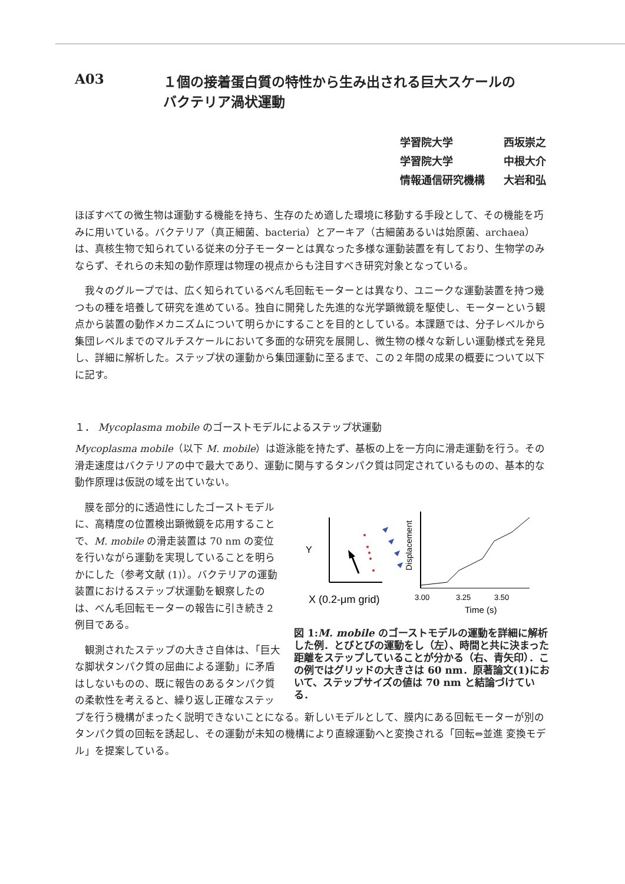A03 １個の接着蛋白質の特性から生み出される巨大スケールの
バクテリア渦状運動
学習院大学 西坂崇之
学習院大学 中根大介
情報通信研究機構 大岩和弘
ほぼすべての微生物は運動する機能を持ち、生存のため適した環境に移動する手段として、その機能を巧みに用いている。バクテリア（真正細菌、bacteria）とアーキア（古細菌あるいは始原菌、archaea）は、真核生物で知られている従来の分子モーターとは異なった多様な運動装置を有しており、生物学のみならず、それらの未知の動作原理は物理の視点からも注目すべき研究対象となっている。
　我々のグループでは、広く知られているべん毛回転モーターとは異なり、ユニークな運動装置を持つ幾つもの種を培養して研究を進めている。独自に開発した先進的な光学顕微鏡を駆使し、モーターという観点から装置の動作メカニズムについて明らかにすることを目的としている。本課題では、分子レベルから集団レベルまでのマルチスケールにおいて多面的な研究を展開し、微生物の様々な新しい運動様式を発見し、詳細に解析した。ステップ状の運動から集団運動に至るまで、この２年間の成果の概要について以下に記す。
１． Mycoplasma mobile のゴーストモデルによるステップ状運動
Mycoplasma mobile（以下 M. mobile）は遊泳能を持たず、基板の上を一方向に滑走運動を行う。その滑走速度はバクテリアの中で最大であり、運動に関与するタンパク質は同定されているものの、基本的な動作原理は仮説の域を出ていない。
Y
X (0.2-μm grid)
Displacement
3.00
3.25
3.50
Time (s)
図 1:M. mobile のゴーストモデルの運動を詳細に解析した例．とびとびの運動をし（左）、時間と共に決まった距離をステップしていることが分かる（右、青矢印）．この例ではグリッドの大きさは 60 nm．原著論文(1)において、ステップサイズの値は 70 nm と結論づけている．
　膜を部分的に透過性にしたゴーストモデルに、高精度の位置検出顕微鏡を応用することで、M. mobile の滑走装置は 70 nm の変位を行いながら運動を実現していることを明らかにした（参考文献 (1)）。バクテリアの運動装置におけるステップ状運動を観察したのは、べん毛回転モーターの報告に引き続き２例目である。
　観測されたステップの大きさ自体は、「巨大な脚状タンパク質の屈曲による運動」に矛盾はしないものの、既に報告のあるタンパク質の柔軟性を考えると、繰り返し正確なステップを行う機構がまったく説明できないことになる。新しいモデルとして、膜内にある回転モーターが別のタンパク質の回転を誘起し、その運動が未知の機構により直線運動へと変換される「回転⇔並進 変換モデル」を提案している。